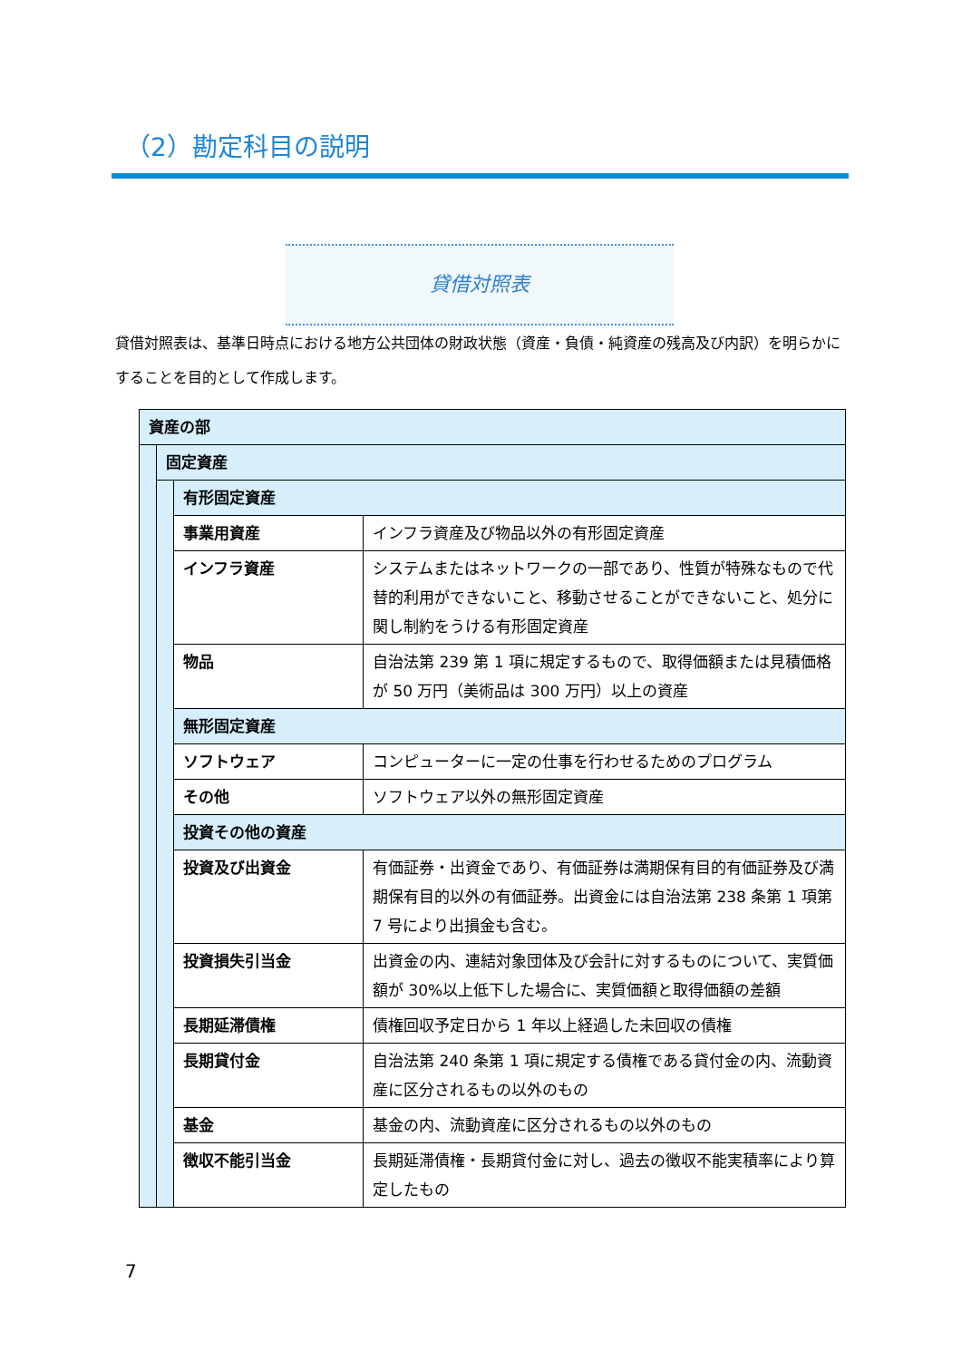（2）勘定科目の説明
貸借対照表
貸借対照表は、基準日時点における地方公共団体の財政状態（資産・負債・純資産の残高及び内訳）を明らかにすることを目的として作成します。
| 資産の部 | | | |
| | 固定資産 | | |
| | | 有形固定資産 | |
| | | 事業用資産 | インフラ資産及び物品以外の有形固定資産 |
| | | インフラ資産 | システムまたはネットワークの一部であり、性質が特殊なもので代替的利用ができないこと、移動させることができないこと、処分に関し制約をうける有形固定資産 |
| | | 物品 | 自治法第 239 第 1 項に規定するもので、取得価額または見積価格が 50 万円（美術品は 300 万円）以上の資産 |
| | | 無形固定資産 | |
| | | ソフトウェア | コンピューターに一定の仕事を行わせるためのプログラム |
| | | その他 | ソフトウェア以外の無形固定資産 |
| | | 投資その他の資産 | |
| | | 投資及び出資金 | 有価証券・出資金であり、有価証券は満期保有目的有価証券及び満期保有目的以外の有価証券。出資金には自治法第 238 条第 1 項第 7 号により出損金も含む。 |
| | | 投資損失引当金 | 出資金の内、連結対象団体及び会計に対するものについて、実質価額が 30%以上低下した場合に、実質価額と取得価額の差額 |
| | | 長期延滞債権 | 債権回収予定日から 1 年以上経過した未回収の債権 |
| | | 長期貸付金 | 自治法第 240 条第 1 項に規定する債権である貸付金の内、流動資産に区分されるもの以外のもの |
| | | 基金 | 基金の内、流動資産に区分されるもの以外のもの |
| | | 徴収不能引当金 | 長期延滞債権・長期貸付金に対し、過去の徴収不能実積率により算定したもの |
7